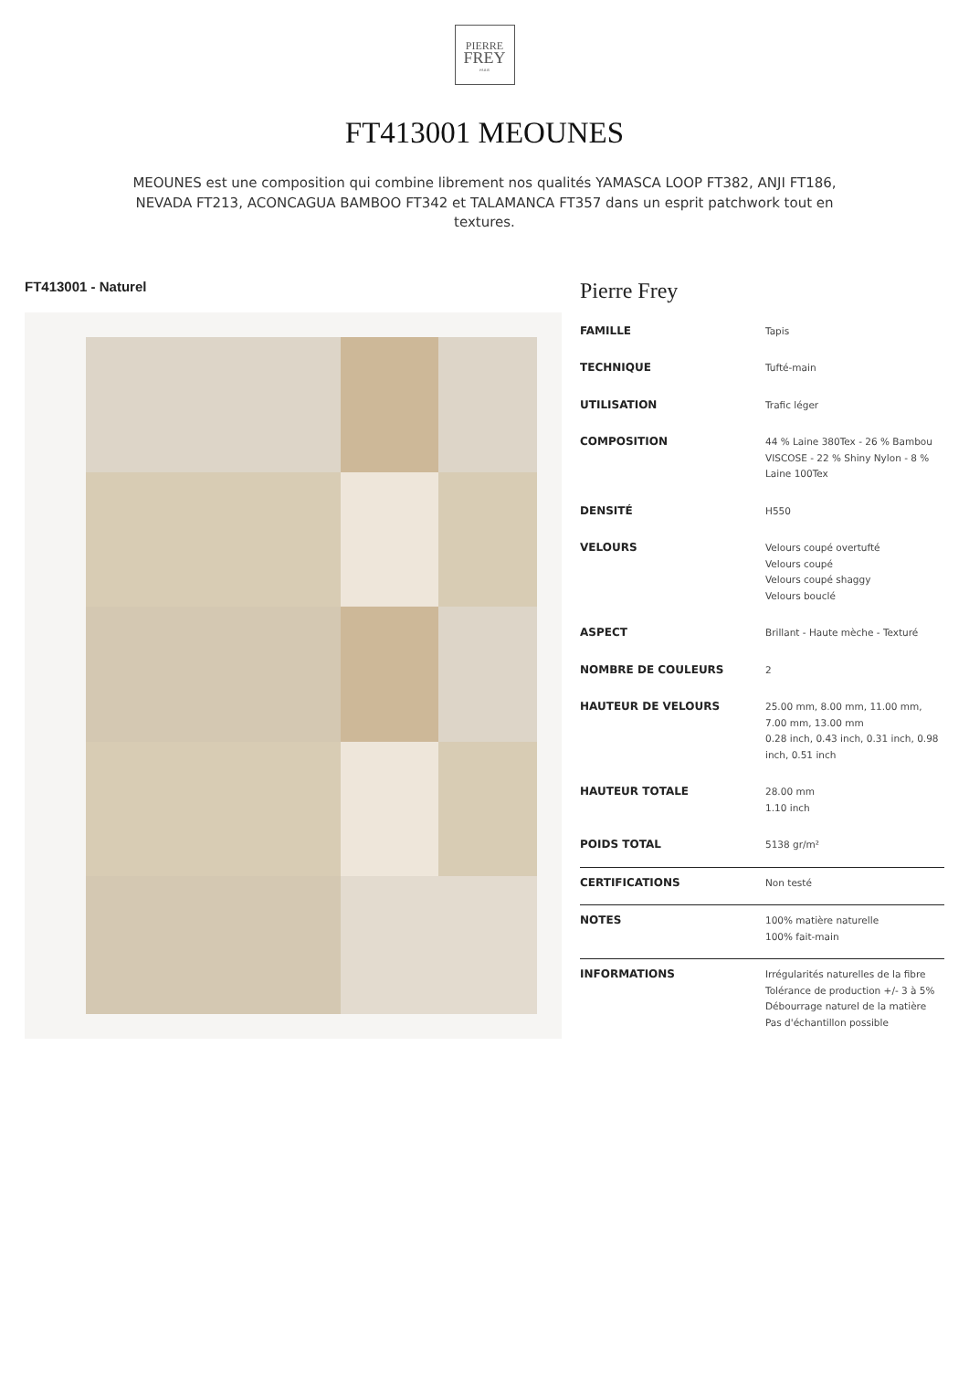PIERRE
FREY
PARIS
FT413001 MEOUNES
MEOUNES est une composition qui combine librement nos qualités YAMASCA LOOP FT382, ANJI FT186, NEVADA FT213, ACONCAGUA BAMBOO FT342 et TALAMANCA FT357 dans un esprit patchwork tout en textures.
FT413001 - Naturel
Pierre Frey
| FAMILLE | Tapis |
| TECHNIQUE | Tufté-main |
| UTILISATION | Trafic léger |
| COMPOSITION | 44 % Laine 380Tex - 26 % Bambou VISCOSE - 22 % Shiny Nylon - 8 % Laine 100Tex |
| DENSITÉ | H550 |
| VELOURS | Velours coupé overtufté Velours coupé Velours coupé shaggy Velours bouclé |
| ASPECT | Brillant - Haute mèche - Texturé |
| NOMBRE DE COULEURS | 2 |
| HAUTEUR DE VELOURS | 25.00 mm, 8.00 mm, 11.00 mm, 7.00 mm, 13.00 mm 0.28 inch, 0.43 inch, 0.31 inch, 0.98 inch, 0.51 inch |
| HAUTEUR TOTALE | 28.00 mm 1.10 inch |
| POIDS TOTAL | 5138 gr/m² |
| CERTIFICATIONS | Non testé |
| NOTES | 100% matière naturelle 100% fait-main |
| INFORMATIONS | Irrégularités naturelles de la fibre Tolérance de production +/- 3 à 5% Débourrage naturel de la matière Pas d'échantillon possible |